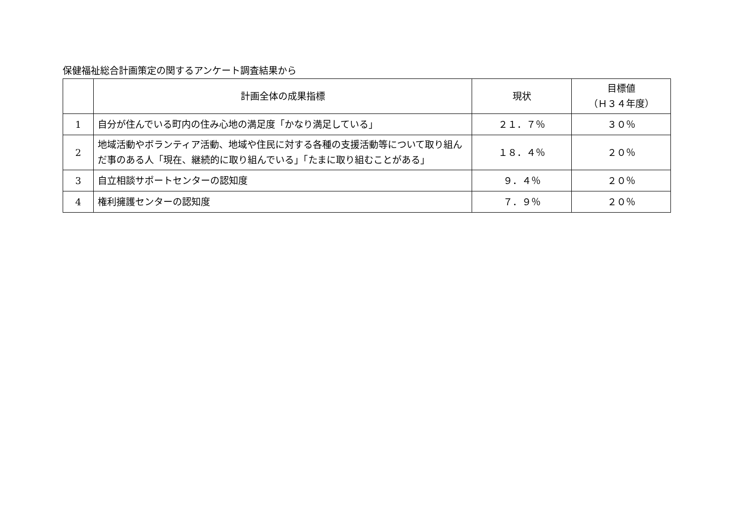保健福祉総合計画策定の関するアンケート調査結果から
| | 計画全体の成果指標 | 現状 | 目標値 （Ｈ３４年度） |
| --- | --- | --- | --- |
| 1 | 自分が住んでいる町内の住み心地の満足度「かなり満足している」 | ２１．７％ | ３０％ |
| 2 | 地域活動やボランティア活動、地域や住民に対する各種の支援活動等について取り組んだ事のある人「現在、継続的に取り組んでいる」「たまに取り組むことがある」 | １８．４％ | ２０％ |
| 3 | 自立相談サポートセンターの認知度 | ９．４％ | ２０％ |
| 4 | 権利擁護センターの認知度 | ７．９％ | ２０％ |